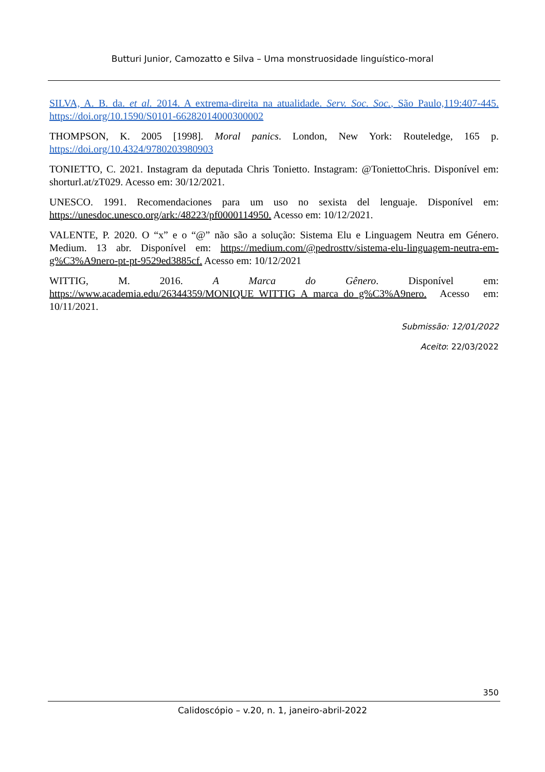Butturi Junior, Camozatto e Silva – Uma monstruosidade linguístico-moral
SILVA, A. B. da. et al. 2014. A extrema-direita na atualidade. Serv. Soc. Soc., São Paulo,119:407-445. https://doi.org/10.1590/S0101-66282014000300002
THOMPSON, K. 2005 [1998]. Moral panics. London, New York: Routeledge, 165 p. https://doi.org/10.4324/9780203980903
TONIETTO, C. 2021. Instagram da deputada Chris Tonietto. Instagram: @ToniettoChris. Disponível em: shorturl.at/zT029. Acesso em: 30/12/2021.
UNESCO. 1991. Recomendaciones para um uso no sexista del lenguaje. Disponível em: https://unesdoc.unesco.org/ark:/48223/pf0000114950. Acesso em: 10/12/2021.
VALENTE, P. 2020. O “x” e o “@” não são a solução: Sistema Elu e Linguagem Neutra em Género. Medium. 13 abr. Disponível em: https://medium.com/@pedrosttv/sistema-elu-linguagem-neutra-em-g%C3%A9nero-pt-pt-9529ed3885cf. Acesso em: 10/12/2021
WITTIG, M. 2016. A Marca do Gênero. Disponível em: https://www.academia.edu/26344359/MONIQUE_WITTIG_A_marca_do_g%C3%A9nero. Acesso em: 10/11/2021.
Submissão: 12/01/2022
Aceito: 22/03/2022
350
Calidoscópio – v.20, n. 1, janeiro-abril-2022